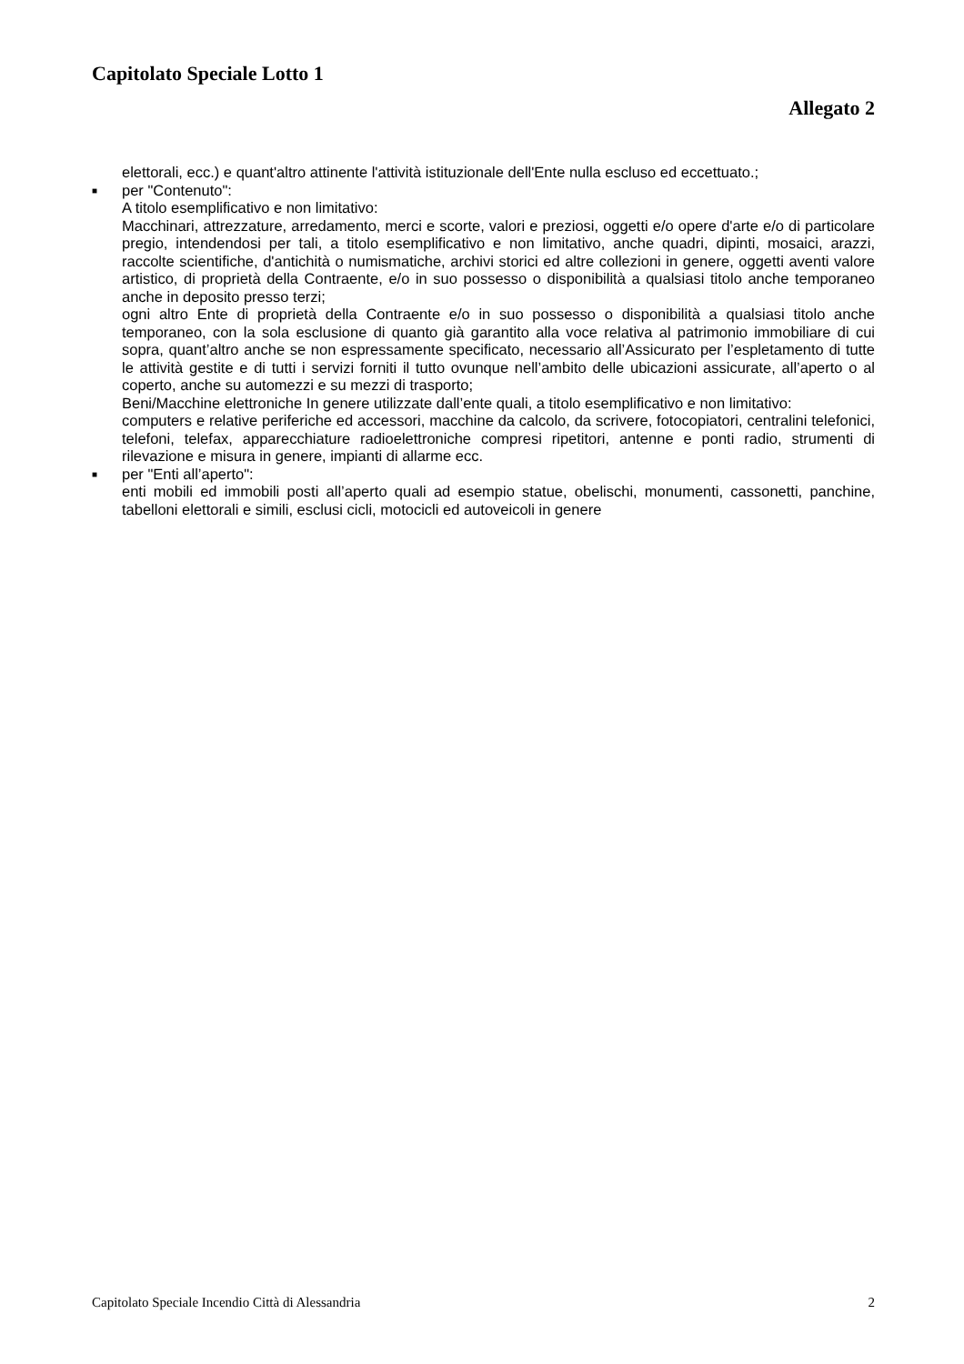Capitolato Speciale Lotto 1
Allegato 2
elettorali, ecc.) e quant'altro attinente l'attività istituzionale dell'Ente nulla escluso ed eccettuato.;
■
per "Contenuto":
A titolo esemplificativo e non limitativo:
Macchinari, attrezzature, arredamento, merci e scorte, valori e preziosi, oggetti e/o opere d'arte e/o di particolare pregio, intendendosi per tali, a titolo esemplificativo e non limitativo, anche quadri, dipinti, mosaici, arazzi, raccolte scientifiche, d'antichità o numismatiche, archivi storici ed altre collezioni in genere, oggetti aventi valore artistico, di proprietà della Contraente, e/o in suo possesso o disponibilità a qualsiasi titolo anche temporaneo anche in deposito presso terzi;
ogni altro Ente di proprietà della Contraente e/o in suo possesso o disponibilità a qualsiasi titolo anche temporaneo, con la sola esclusione di quanto già garantito alla voce relativa al patrimonio immobiliare di cui sopra, quant’altro anche se non espressamente specificato, necessario all’Assicurato per l’espletamento di tutte le attività gestite e di tutti i servizi forniti il tutto ovunque nell’ambito delle ubicazioni assicurate, all’aperto o al coperto, anche su automezzi e su mezzi di trasporto;
Beni/Macchine elettroniche In genere utilizzate dall’ente quali, a titolo esemplificativo e non limitativo:
computers e relative periferiche ed accessori, macchine da calcolo, da scrivere, fotocopiatori, centralini telefonici, telefoni, telefax, apparecchiature radioelettroniche compresi ripetitori, antenne e ponti radio, strumenti di rilevazione e misura in genere, impianti di allarme ecc.
■
per "Enti all’aperto":
enti mobili ed immobili posti all’aperto quali ad esempio statue, obelischi, monumenti, cassonetti, panchine, tabelloni elettorali e simili, esclusi cicli, motocicli ed autoveicoli in genere
Capitolato Speciale Incendio Città di Alessandria 2